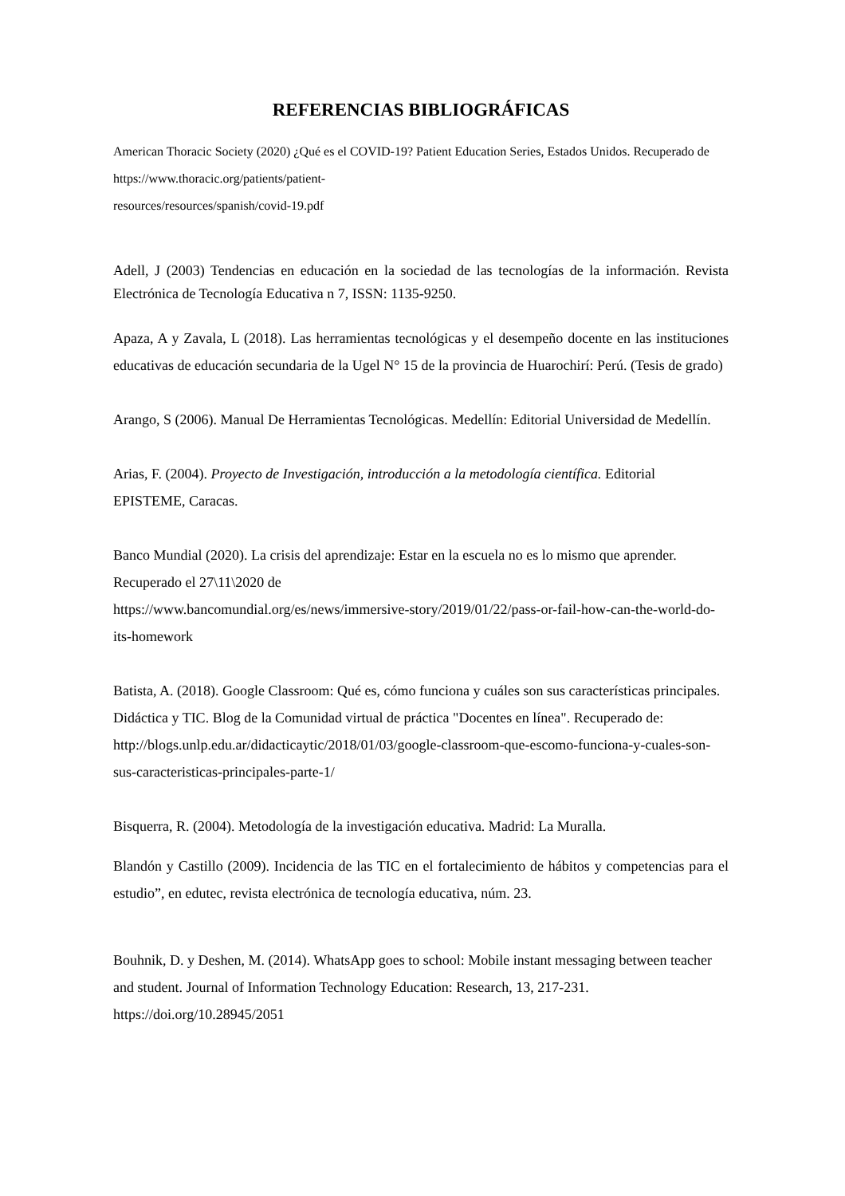REFERENCIAS BIBLIOGRÁFICAS
American Thoracic Society (2020) ¿Qué es el COVID-19? Patient Education Series, Estados Unidos. Recuperado de https://www.thoracic.org/patients/patient-
resources/resources/spanish/covid-19.pdf
Adell, J (2003) Tendencias en educación en la sociedad de las tecnologías de la información. Revista Electrónica de Tecnología Educativa n 7, ISSN: 1135-9250.
Apaza, A y Zavala, L (2018). Las herramientas tecnológicas y el desempeño docente en las instituciones educativas de educación secundaria de la Ugel N° 15 de la provincia de Huarochirí: Perú. (Tesis de grado)
Arango, S (2006). Manual De Herramientas Tecnológicas. Medellín: Editorial Universidad de Medellín.
Arias, F. (2004). Proyecto de Investigación, introducción a la metodología científica. Editorial EPISTEME, Caracas.
Banco Mundial (2020). La crisis del aprendizaje: Estar en la escuela no es lo mismo que aprender. Recuperado el 27\11\2020 de
https://www.bancomundial.org/es/news/immersive-story/2019/01/22/pass-or-fail-how-can-the-world-do-its-homework
Batista, A. (2018). Google Classroom: Qué es, cómo funciona y cuáles son sus características principales. Didáctica y TIC. Blog de la Comunidad virtual de práctica "Docentes en línea". Recuperado de:
http://blogs.unlp.edu.ar/didacticaytic/2018/01/03/google-classroom-que-escomo-funciona-y-cuales-son-sus-caracteristicas-principales-parte-1/
Bisquerra, R. (2004). Metodología de la investigación educativa. Madrid: La Muralla.
Blandón y Castillo (2009). Incidencia de las TIC en el fortalecimiento de hábitos y competencias para el estudio”, en edutec, revista electrónica de tecnología educativa, núm. 23.
Bouhnik, D. y Deshen, M. (2014). WhatsApp goes to school: Mobile instant messaging between teacher and student. Journal of Information Technology Education: Research, 13, 217-231. https://doi.org/10.28945/2051